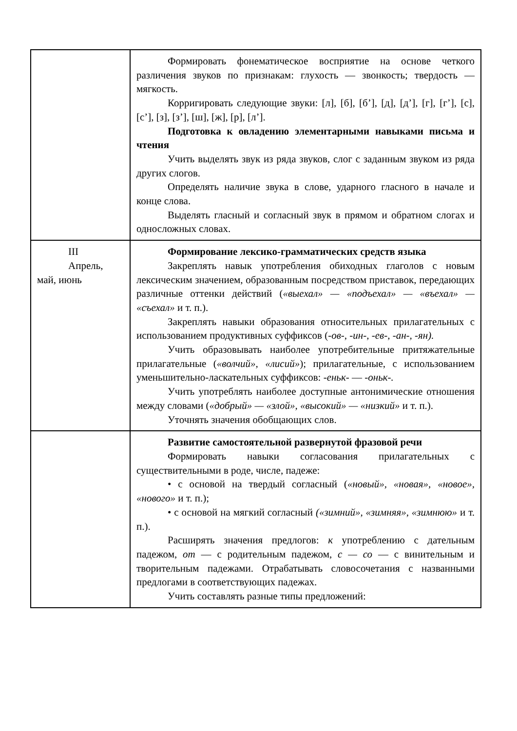| | Формировать фонематическое восприятие на основе четкого различения звуков по признакам: глухость — звонкость; твердость — мягкость. Корригировать следующие звуки: [л], [б], [б’], [д], [д’], [г], [г’], [с], [с’], [з], [з’], [ш], [ж], [р], [л’]. Подготовка к овладению элементарными навыками письма и чтения Учить выделять звук из ряда звуков, слог с заданным звуком из ряда других слогов. Определять наличие звука в слове, ударного гласного в начале и конце слова. Выделять гласный и согласный звук в прямом и обратном слогах и односложных словах. |
| III Апрель, май, июнь | Формирование лексико-грамматических средств языка Закреплять навык употребления обиходных глаголов с новым лексическим значением, образованным посредством приставок, передающих различные оттенки действий ( «выехал» — «подъехал» — «въехал» — «съехал» и т. п.). Закреплять навыки образования относительных прилагательных с использованием продуктивных суффиксов (- ов- , -ин-, -ев-, -ан-, -ян). Учить образовывать наиболее употребительные притяжательные прилагательные ( «волчий», «лисий» ); прилагательные, с использованием уменьшительно-ласкательных суффиксов: -еньк- — -оньк-. Учить употреблять наиболее доступные антонимические отношения между словами ( «добрый» — «злой», «высокий» — «низкий» и т. п.). Уточнять значения обобщающих слов. |
| | Развитие самостоятельной развернутой фразовой речи Формировать навыки согласования прилагательных с существительными в роде, числе, падеже: • с основой на твердый согласный ( «новый», «новая», «новое», «нового» и т. п.); • с основой на мягкий согласный («зимний», «зимняя», «зимнюю» и т. п.). Расширять значения предлогов: к употреблению с дательным падежом, от — с родительным падежом, с — со — с винительным и творительным падежами. Отрабатывать словосочетания с названными предлогами в соответствующих падежах. Учить составлять разные типы предложений: |